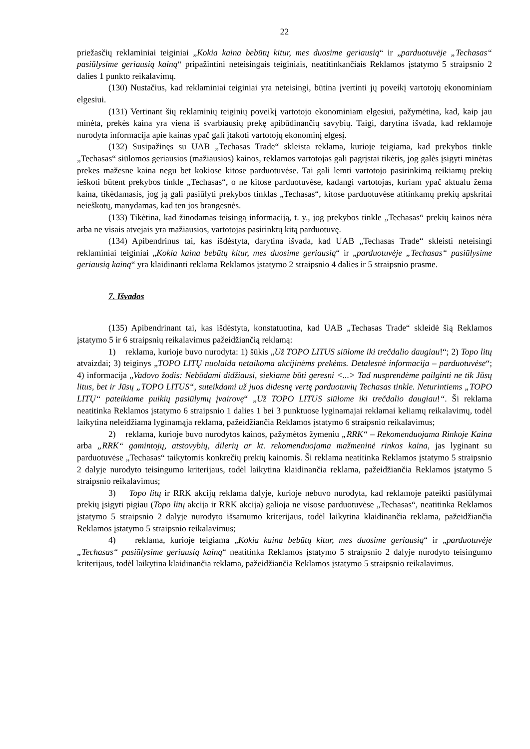22
priežasčių reklaminiai teiginiai „Kokia kaina bebūtų kitur, mes duosime geriausią“ ir „parduotuvėje „Techasas“ pasiūlysime geriausią kainą“ pripažintini neteisingais teiginiais, neatitinkančiais Reklamos įstatymo 5 straipsnio 2 dalies 1 punkto reikalavimų.
(130) Nustačius, kad reklaminiai teiginiai yra neteisingi, būtina įvertinti jų poveikį vartotojų ekonominiam elgesiui.
(131) Vertinant šių reklaminių teiginių poveikį vartotojo ekonominiam elgesiui, pažymėtina, kad, kaip jau minėta, prekės kaina yra viena iš svarbiausių prekę apibūdinančių savybių. Taigi, darytina išvada, kad reklamoje nurodyta informacija apie kainas ypač gali įtakoti vartotojų ekonominį elgesį.
(132) Susipažinęs su UAB „Techasas Trade“ skleista reklama, kurioje teigiama, kad prekybos tinkle „Techasas“ siūlomos geriausios (mažiausios) kainos, reklamos vartotojas gali pagrįstai tikėtis, jog galės įsigyti minėtas prekes mažesne kaina negu bet kokiose kitose parduotuvėse. Tai gali lemti vartotojo pasirinkimą reikiamų prekių ieškoti būtent prekybos tinkle „Techasas“, o ne kitose parduotuvėse, kadangi vartotojas, kuriam ypač aktualu žema kaina, tikėdamasis, jog ją gali pasiūlyti prekybos tinklas „Techasas“, kitose parduotuvėse atitinkamų prekių apskritai neieškotų, manydamas, kad ten jos brangesnės.
(133) Tikėtina, kad žinodamas teisingą informaciją, t. y., jog prekybos tinkle „Techasas“ prekių kainos nėra arba ne visais atvejais yra mažiausios, vartotojas pasirinktų kitą parduotuvę.
(134) Apibendrinus tai, kas išdėstyta, darytina išvada, kad UAB „Techasas Trade“ skleisti neteisingi reklaminiai teiginiai „Kokia kaina bebūtų kitur, mes duosime geriausią“ ir „parduotuvėje „Techasas“ pasiūlysime geriausią kainą“ yra klaidinanti reklama Reklamos įstatymo 2 straipsnio 4 dalies ir 5 straipsnio prasme.
7. Išvados
(135) Apibendrinant tai, kas išdėstyta, konstatuotina, kad UAB „Techasas Trade“ skleidė šią Reklamos įstatymo 5 ir 6 straipsnių reikalavimus pažeidžiančią reklamą:
1) reklama, kurioje buvo nurodyta: 1) šūkis „Už TOPO LITUS siūlome iki trečdalio daugiau!“; 2) Topo litų atvaizdai; 3) teiginys „TOPO LITŲ nuolaida netaikoma akcijinėms prekėms. Detalesnė informacija – parduotuvėse“; 4) informacija „Vadovo žodis: Nebūdami didžiausi, siekiame būti geresni <...> Tad nusprendėme pailginti ne tik Jūsų litus, bet ir Jūsų „TOPO LITUS“, suteikdami už juos didesnę vertę parduotuvių Techasas tinkle. Neturintiems „TOPO LITŲ“ pateikiame puikių pasiūlymų įvairovę“ „Už TOPO LITUS siūlome iki trečdalio daugiau!“. Ši reklama neatitinka Reklamos įstatymo 6 straipsnio 1 dalies 1 bei 3 punktuose lyginamajai reklamai keliamų reikalavimų, todėl laikytina neleidžiama lyginamąja reklama, pažeidžiančia Reklamos įstatymo 6 straipsnio reikalavimus;
2) reklama, kurioje buvo nurodytos kainos, pažymėtos žymeniu „RRK“ – Rekomenduojama Rinkoje Kaina arba „RRK“ gamintojų, atstovybių, dilerių ar kt. rekomenduojama mažmeninė rinkos kaina, jas lyginant su parduotuvėse „Techasas“ taikytomis konkrečių prekių kainomis. Ši reklama neatitinka Reklamos įstatymo 5 straipsnio 2 dalyje nurodyto teisingumo kriterijaus, todėl laikytina klaidinančia reklama, pažeidžiančia Reklamos įstatymo 5 straipsnio reikalavimus;
3) Topo litų ir RRK akcijų reklama dalyje, kurioje nebuvo nurodyta, kad reklamoje pateikti pasiūlymai prekių įsigyti pigiau (Topo litų akcija ir RRK akcija) galioja ne visose parduotuvėse „Techasas“, neatitinka Reklamos įstatymo 5 straipsnio 2 dalyje nurodyto išsamumo kriterijaus, todėl laikytina klaidinančia reklama, pažeidžiančia Reklamos įstatymo 5 straipsnio reikalavimus;
4) reklama, kurioje teigiama „Kokia kaina bebūtų kitur, mes duosime geriausią“ ir „parduotuvėje „Techasas“ pasiūlysime geriausią kainą“ neatitinka Reklamos įstatymo 5 straipsnio 2 dalyje nurodyto teisingumo kriterijaus, todėl laikytina klaidinančia reklama, pažeidžiančia Reklamos įstatymo 5 straipsnio reikalavimus.